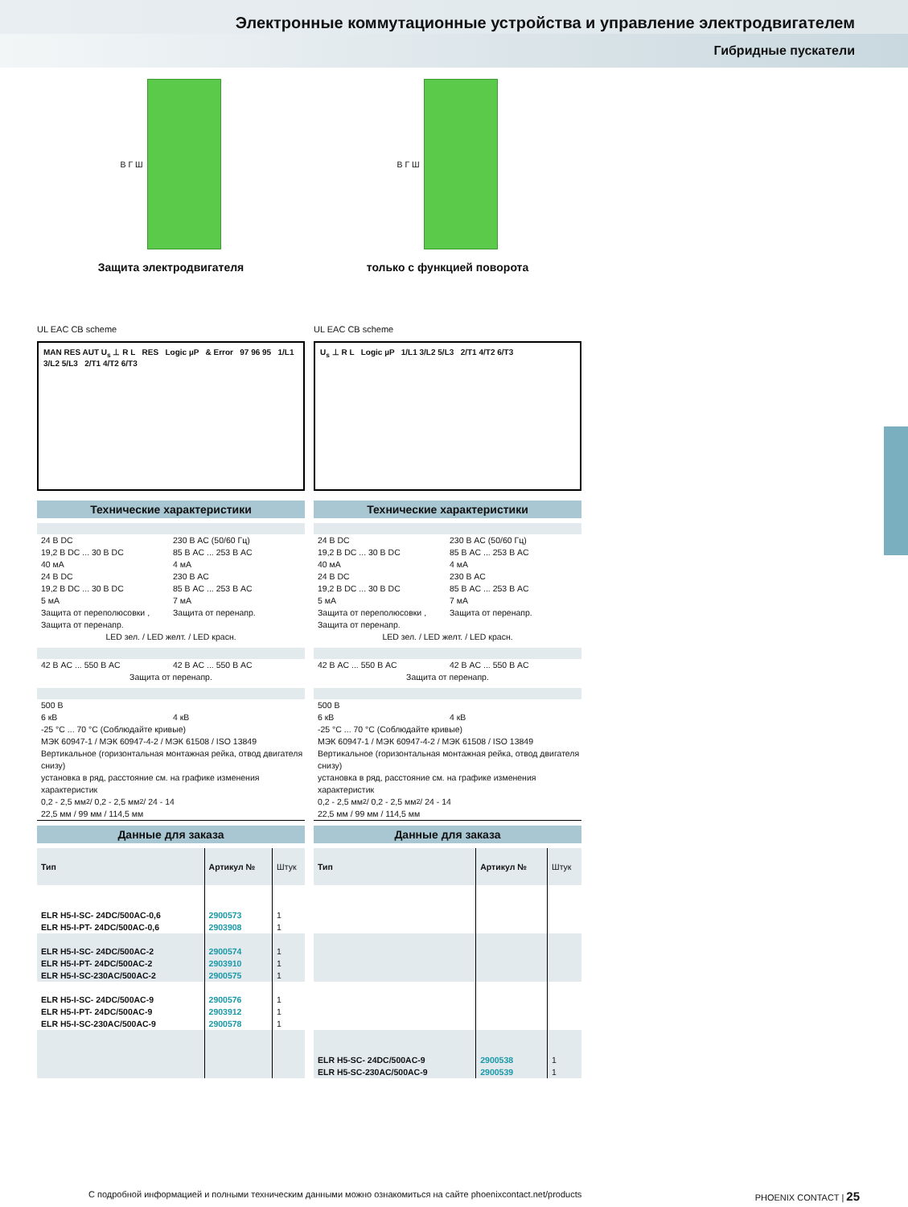Электронные коммутационные устройства и управление электродвигателем
Гибридные пускатели
В Г Ш
Защита электродвигателя
UL EAC CB scheme
MAN RES AUT U<sub>s</sub> ⊥ R L RES Logic µP & Error 97 96 95 1/L1 3/L2 5/L3 2/T1 4/T2 6/T3
Технические характеристики
24 В DC 230 В AC (50/60 Гц)
19,2 В DC ... 30 В DC 85 В AC ... 253 В AC
40 мА 4 мА
24 В DC 230 В AC
19,2 В DC ... 30 В DC 85 В AC ... 253 В AC
5 мА 7 мА
Защита от переполюсовки , Защита от перенапр. Защита от перенапр.
LED зел. / LED желт. / LED красн.
42 В AC ... 550 В AC 42 В AC ... 550 В AC
Защита от перенапр.
500 В
6 кВ 4 кВ
-25 °C ... 70 °C (Соблюдайте кривые)
МЭК 60947-1 / МЭК 60947-4-2 / МЭК 61508 / ISO 13849
Вертикальное (горизонтальная монтажная рейка, отвод двигателя снизу)
установка в ряд, расстояние см. на графике изменения характеристик
0,2 - 2,5 мм<sup>2</sup> / 0,2 - 2,5 мм<sup>2</sup> / 24 - 14
22,5 мм / 99 мм / 114,5 мм
Данные для заказа
| Тип | Артикул № | Штук |
| --- | --- | --- |
| ELR H5-I-SC- 24DC/500AC-0,6 ELR H5-I-PT- 24DC/500AC-0,6 | 2900573 2903908 | 1 1 |
| ELR H5-I-SC- 24DC/500AC-2 ELR H5-I-PT- 24DC/500AC-2 ELR H5-I-SC-230AC/500AC-2 | 2900574 2903910 2900575 | 1 1 1 |
| ELR H5-I-SC- 24DC/500AC-9 ELR H5-I-PT- 24DC/500AC-9 ELR H5-I-SC-230AC/500AC-9 | 2900576 2903912 2900578 | 1 1 1 |
В Г Ш
только с функцией поворота
UL EAC CB scheme
U<sub>s</sub> ⊥ R L Logic µP 1/L1 3/L2 5/L3 2/T1 4/T2 6/T3
Технические характеристики
24 В DC 230 В AC (50/60 Гц)
19,2 В DC ... 30 В DC 85 В AC ... 253 В AC
40 мА 4 мА
24 В DC 230 В AC
19,2 В DC ... 30 В DC 85 В AC ... 253 В AC
5 мА 7 мА
Защита от переполюсовки , Защита от перенапр. Защита от перенапр.
LED зел. / LED желт. / LED красн.
42 В AC ... 550 В AC 42 В AC ... 550 В AC
Защита от перенапр.
500 В
6 кВ 4 кВ
-25 °C ... 70 °C (Соблюдайте кривые)
МЭК 60947-1 / МЭК 60947-4-2 / МЭК 61508 / ISO 13849
Вертикальное (горизонтальная монтажная рейка, отвод двигателя снизу)
установка в ряд, расстояние см. на графике изменения характеристик
0,2 - 2,5 мм<sup>2</sup> / 0,2 - 2,5 мм<sup>2</sup> / 24 - 14
22,5 мм / 99 мм / 114,5 мм
Данные для заказа
| Тип | Артикул № | Штук |
| --- | --- | --- |
| ELR H5-SC- 24DC/500AC-9 ELR H5-SC-230AC/500AC-9 | 2900538 2900539 | 1 1 |
С подробной информацией и полными техническим данными можно ознакомиться на сайте phoenixcontact.net/products PHOENIX CONTACT | 25